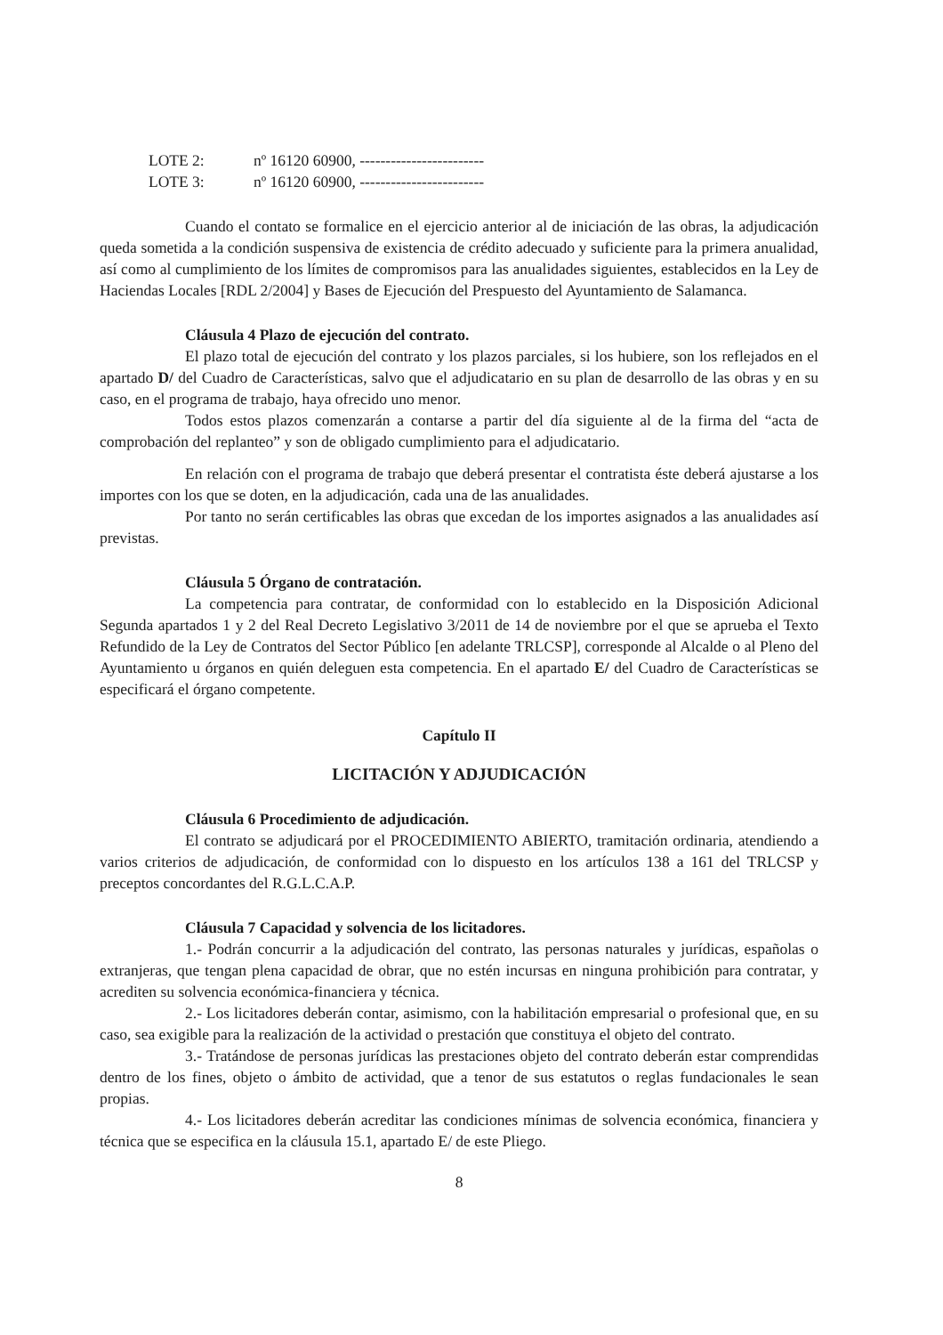LOTE 2: nº 16120 60900, ------------------------
LOTE 3: nº 16120 60900, ------------------------
Cuando el contato se formalice en el ejercicio anterior al de iniciación de las obras, la adjudicación queda sometida a la condición suspensiva de existencia de crédito adecuado y suficiente para la primera anualidad, así como al cumplimiento de los límites de compromisos para las anualidades siguientes, establecidos en la Ley de Haciendas Locales [RDL 2/2004] y Bases de Ejecución del Prespuesto del Ayuntamiento de Salamanca.
Cláusula 4 Plazo de ejecución del contrato.
El plazo total de ejecución del contrato y los plazos parciales, si los hubiere, son los reflejados en el apartado D/ del Cuadro de Características, salvo que el adjudicatario en su plan de desarrollo de las obras y en su caso, en el programa de trabajo, haya ofrecido uno menor.
Todos estos plazos comenzarán a contarse a partir del día siguiente al de la firma del “acta de comprobación del replanteo” y son de obligado cumplimiento para el adjudicatario.
En relación con el programa de trabajo que deberá presentar el contratista éste deberá ajustarse a los importes con los que se doten, en la adjudicación, cada una de las anualidades.
Por tanto no serán certificables las obras que excedan de los importes asignados a las anualidades así previstas.
Cláusula 5 Órgano de contratación.
La competencia para contratar, de conformidad con lo establecido en la Disposición Adicional Segunda apartados 1 y 2 del Real Decreto Legislativo 3/2011 de 14 de noviembre por el que se aprueba el Texto Refundido de la Ley de Contratos del Sector Público [en adelante TRLCSP], corresponde al Alcalde o al Pleno del Ayuntamiento u órganos en quién deleguen esta competencia. En el apartado E/ del Cuadro de Características se especificará el órgano competente.
Capítulo II
LICITACIÓN Y ADJUDICACIÓN
Cláusula 6 Procedimiento de adjudicación.
El contrato se adjudicará por el PROCEDIMIENTO ABIERTO, tramitación ordinaria, atendiendo a varios criterios de adjudicación, de conformidad con lo dispuesto en los artículos 138 a 161 del TRLCSP y preceptos concordantes del R.G.L.C.A.P.
Cláusula 7 Capacidad y solvencia de los licitadores.
1.- Podrán concurrir a la adjudicación del contrato, las personas naturales y jurídicas, españolas o extranjeras, que tengan plena capacidad de obrar, que no estén incursas en ninguna prohibición para contratar, y acrediten su solvencia económica-financiera y técnica.
2.- Los licitadores deberán contar, asimismo, con la habilitación empresarial o profesional que, en su caso, sea exigible para la realización de la actividad o prestación que constituya el objeto del contrato.
3.- Tratándose de personas jurídicas las prestaciones objeto del contrato deberán estar comprendidas dentro de los fines, objeto o ámbito de actividad, que a tenor de sus estatutos o reglas fundacionales le sean propias.
4.- Los licitadores deberán acreditar las condiciones mínimas de solvencia económica, financiera y técnica que se especifica en la cláusula 15.1, apartado E/ de este Pliego.
8